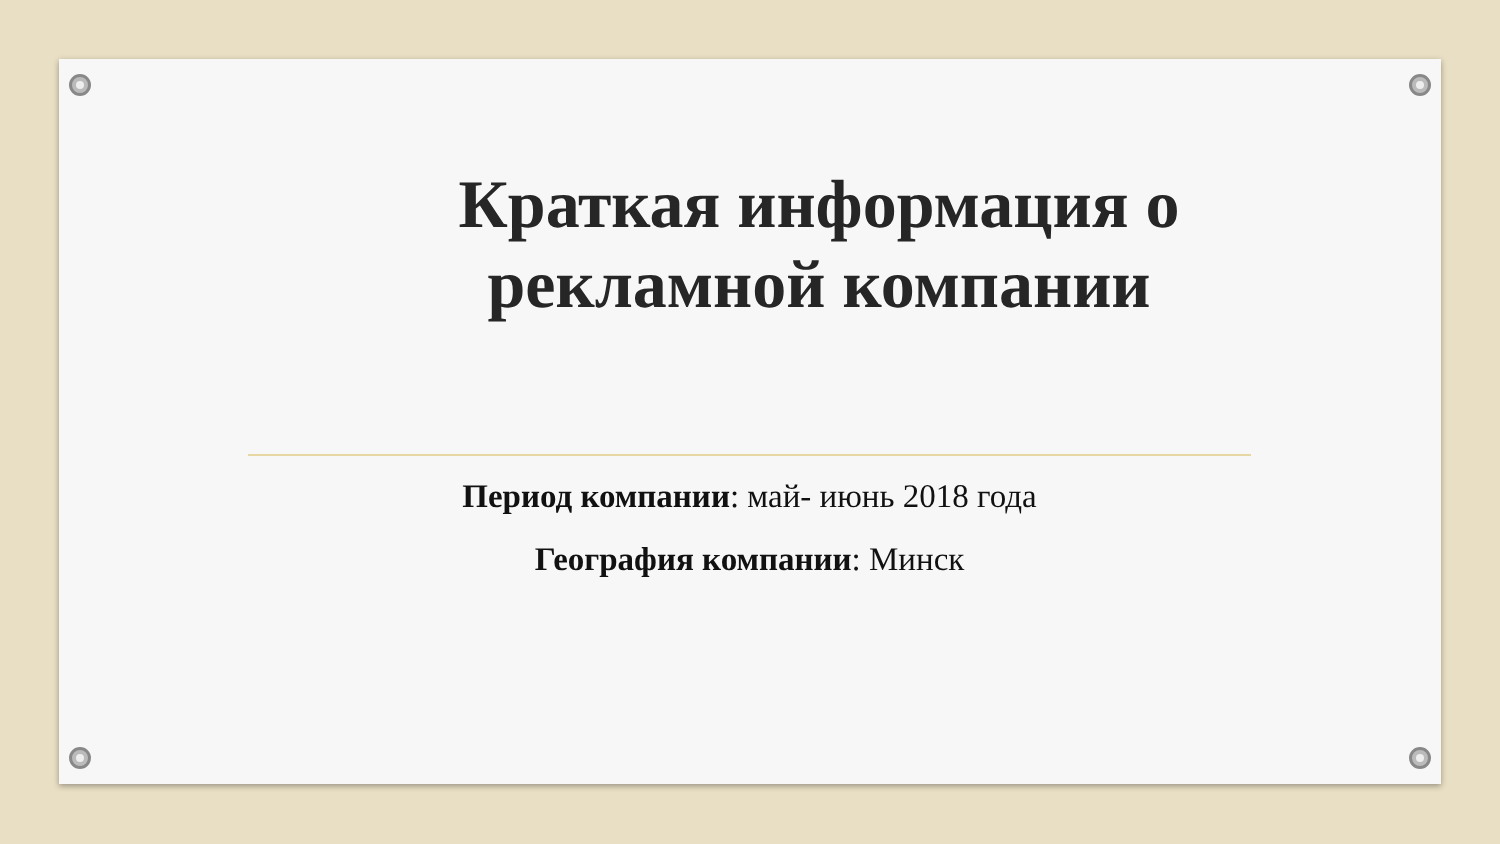Краткая информация о рекламной компании
Период компании: май- июнь 2018 года
География компании: Минск